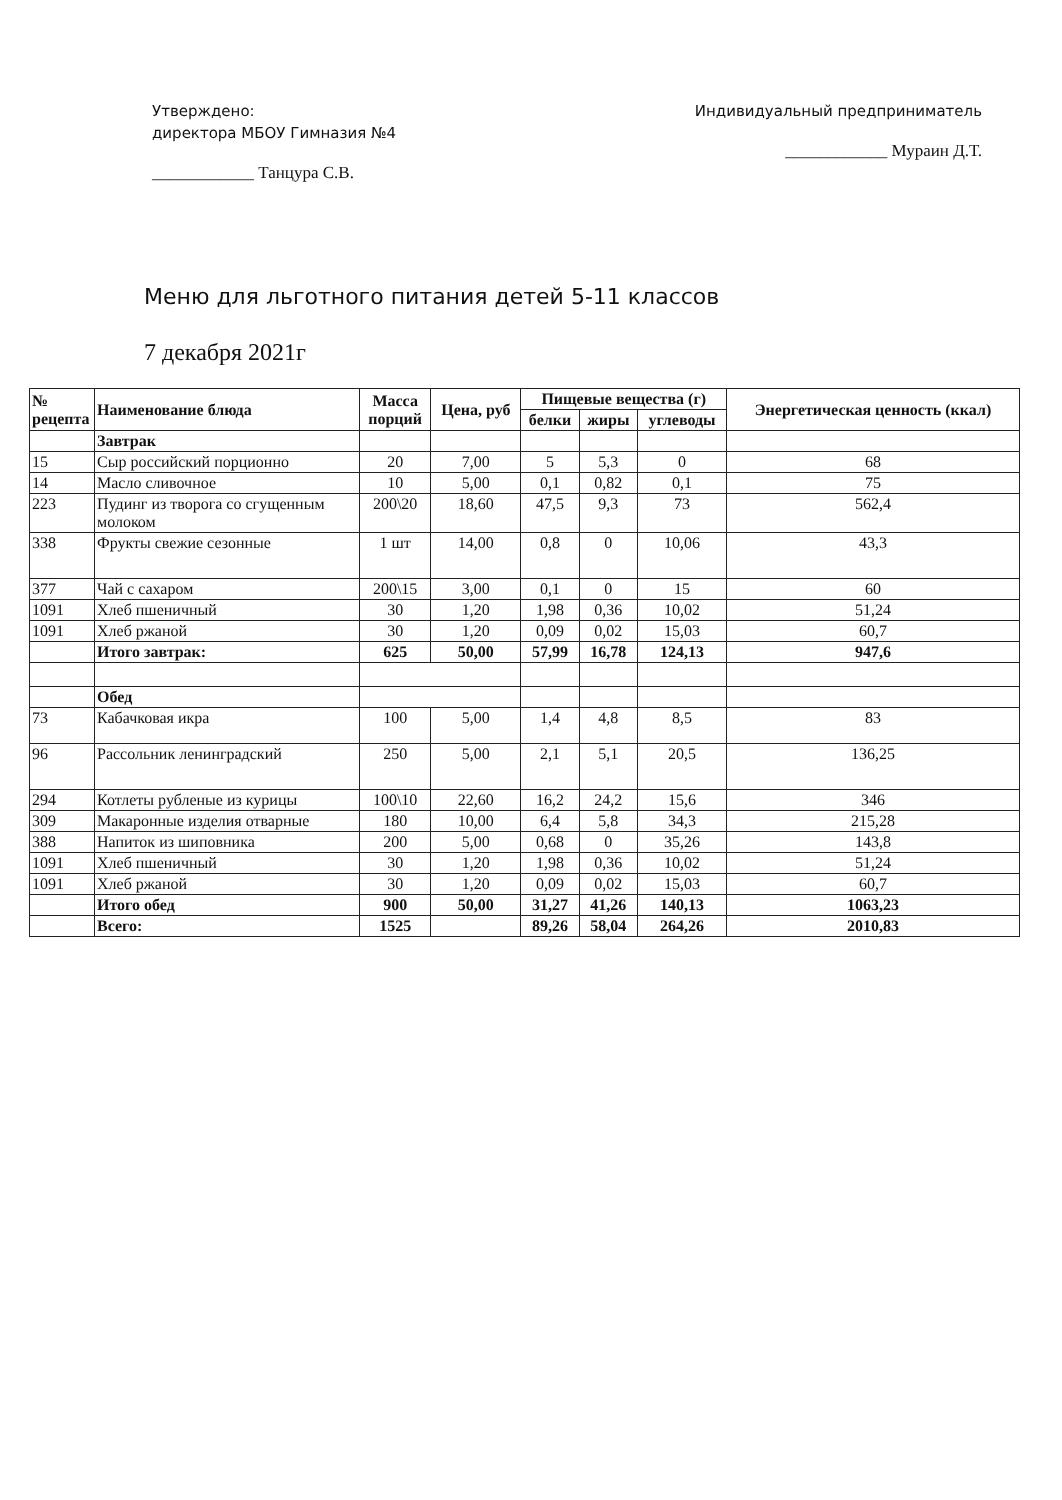Утверждено:
директора МБОУ Гимназия №4
____________ Танцура С.В.
Индивидуальный предприниматель
____________ Мураин Д.Т.
Меню для льготного питания детей 5-11 классов
7 декабря 2021г
| № рецепта | Наименование блюда | Масса порций | Цена, руб | Пищевые вещества (г) | | | Энергетическая ценность (ккал) |
| --- | --- | --- | --- | --- | --- | --- | --- |
| | | | | белки | жиры | углеводы | |
| | Завтрак | | | | | | |
| 15 | Сыр российский порционно | 20 | 7,00 | 5 | 5,3 | 0 | 68 |
| 14 | Масло сливочное | 10 | 5,00 | 0,1 | 0,82 | 0,1 | 75 |
| 223 | Пудинг из творога со сгущенным молоком | 200\20 | 18,60 | 47,5 | 9,3 | 73 | 562,4 |
| 338 | Фрукты свежие сезонные | 1 шт | 14,00 | 0,8 | 0 | 10,06 | 43,3 |
| 377 | Чай с сахаром | 200\15 | 3,00 | 0,1 | 0 | 15 | 60 |
| 1091 | Хлеб пшеничный | 30 | 1,20 | 1,98 | 0,36 | 10,02 | 51,24 |
| 1091 | Хлеб ржаной | 30 | 1,20 | 0,09 | 0,02 | 15,03 | 60,7 |
| | Итого завтрак: | 625 | 50,00 | 57,99 | 16,78 | 124,13 | 947,6 |
| | Обед | | | | | | |
| 73 | Кабачковая икра | 100 | 5,00 | 1,4 | 4,8 | 8,5 | 83 |
| 96 | Рассольник ленинградский | 250 | 5,00 | 2,1 | 5,1 | 20,5 | 136,25 |
| 294 | Котлеты рубленые из курицы | 100\10 | 22,60 | 16,2 | 24,2 | 15,6 | 346 |
| 309 | Макаронные изделия отварные | 180 | 10,00 | 6,4 | 5,8 | 34,3 | 215,28 |
| 388 | Напиток из шиповника | 200 | 5,00 | 0,68 | 0 | 35,26 | 143,8 |
| 1091 | Хлеб пшеничный | 30 | 1,20 | 1,98 | 0,36 | 10,02 | 51,24 |
| 1091 | Хлеб ржаной | 30 | 1,20 | 0,09 | 0,02 | 15,03 | 60,7 |
| | Итого обед | 900 | 50,00 | 31,27 | 41,26 | 140,13 | 1063,23 |
| | Всего: | 1525 | | 89,26 | 58,04 | 264,26 | 2010,83 |